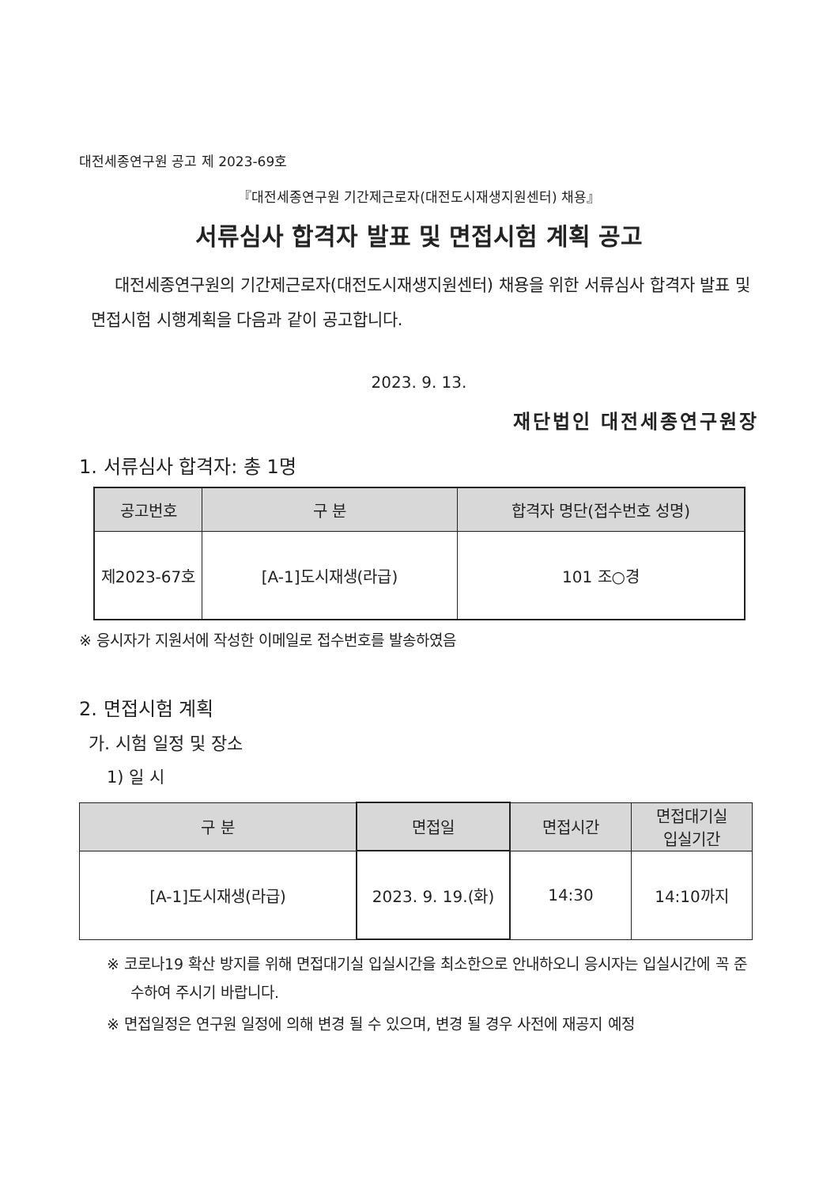대전세종연구원 공고 제 2023-69호
『대전세종연구원 기간제근로자(대전도시재생지원센터) 채용』
서류심사 합격자 발표 및 면접시험 계획 공고
대전세종연구원의 기간제근로자(대전도시재생지원센터) 채용을 위한 서류심사 합격자 발표 및 면접시험 시행계획을 다음과 같이 공고합니다.
2023. 9. 13.
재단법인 대전세종연구원장
1. 서류심사 합격자: 총 1명
| 공고번호 | 구 분 | 합격자 명단(접수번호 성명) |
| --- | --- | --- |
| 제2023-67호 | [A-1]도시재생(라급) | 101 조○경 |
※ 응시자가 지원서에 작성한 이메일로 접수번호를 발송하였음
2. 면접시험 계획
가. 시험 일정 및 장소
1) 일 시
| 구 분 | 면접일 | 면접시간 | 면접대기실 입실기간 |
| --- | --- | --- | --- |
| [A-1]도시재생(라급) | 2023. 9. 19.(화) | 14:30 | 14:10까지 |
※ 코로나19 확산 방지를 위해 면접대기실 입실시간을 최소한으로 안내하오니 응시자는 입실시간에 꼭 준수하여 주시기 바랍니다.
※ 면접일정은 연구원 일정에 의해 변경 될 수 있으며, 변경 될 경우 사전에 재공지 예정